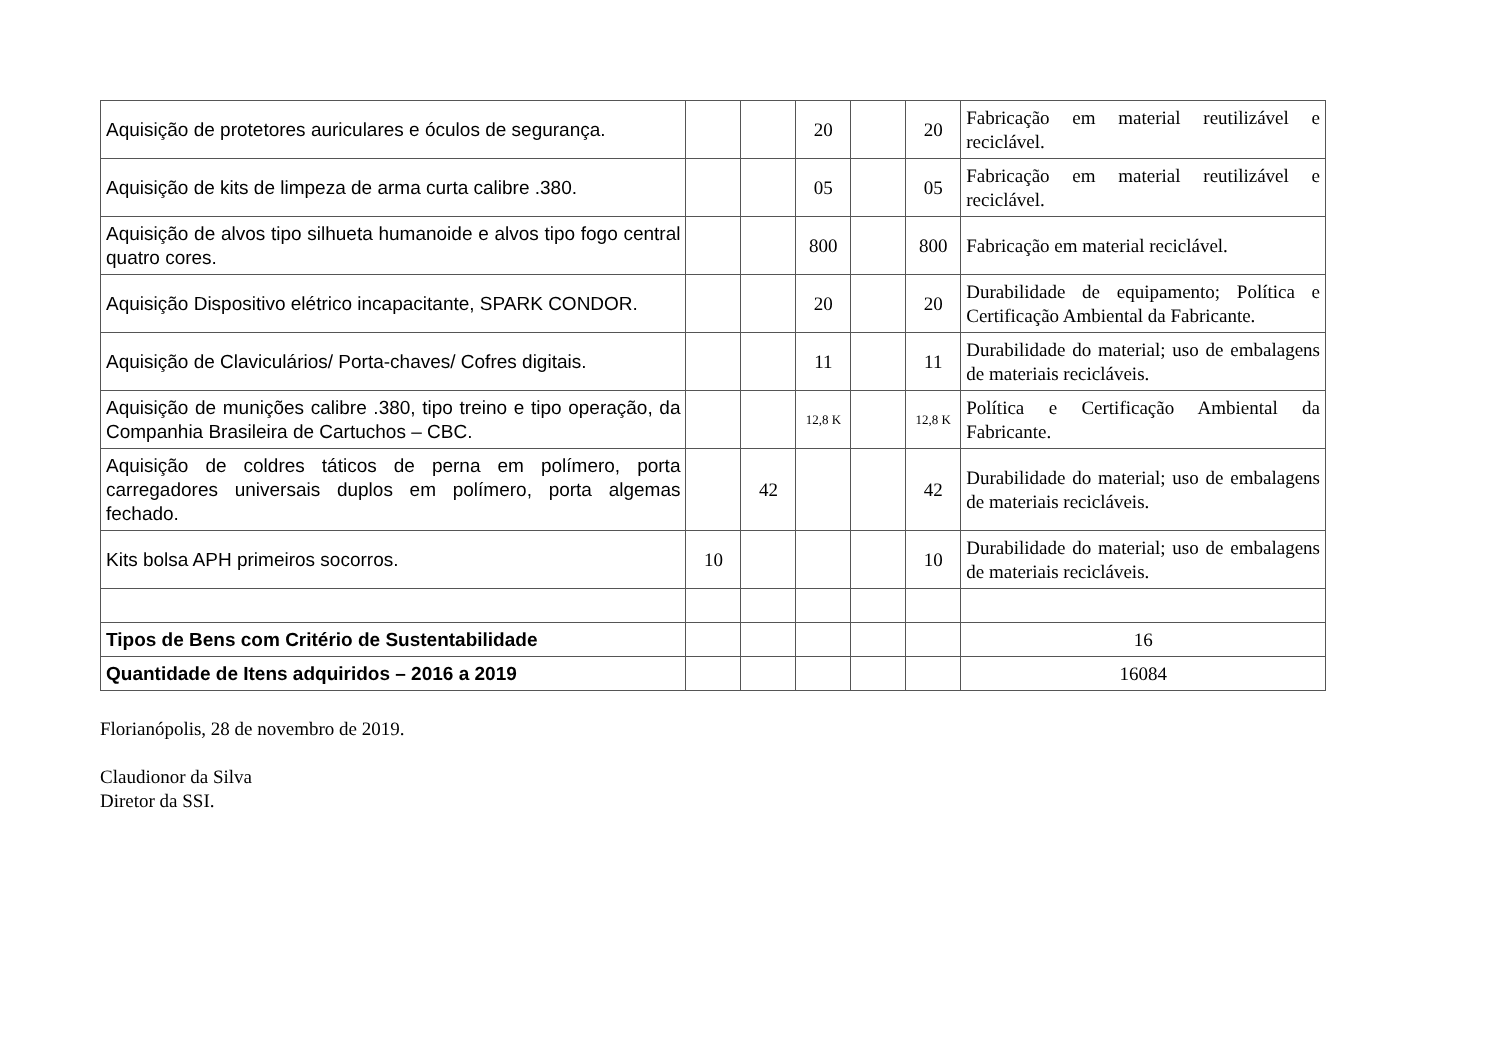| Aquisição de protetores auriculares e óculos de segurança. | | | 20 | | 20 | Fabricação em material reutilizável e reciclável. |
| Aquisição de kits de limpeza de arma curta calibre .380. | | | 05 | | 05 | Fabricação em material reutilizável e reciclável. |
| Aquisição de alvos tipo silhueta humanoide e alvos tipo fogo central quatro cores. | | | 800 | | 800 | Fabricação em material reciclável. |
| Aquisição Dispositivo elétrico incapacitante, SPARK CONDOR. | | | 20 | | 20 | Durabilidade de equipamento; Política e Certificação Ambiental da Fabricante. |
| Aquisição de Claviculários/ Porta-chaves/ Cofres digitais. | | | 11 | | 11 | Durabilidade do material; uso de embalagens de materiais recicláveis. |
| Aquisição de munições calibre .380, tipo treino e tipo operação, da Companhia Brasileira de Cartuchos – CBC. | | | 12,8 K | | 12,8 K | Política e Certificação Ambiental da Fabricante. |
| Aquisição de coldres táticos de perna em polímero, porta carregadores universais duplos em polímero, porta algemas fechado. | | 42 | | | 42 | Durabilidade do material; uso de embalagens de materiais recicláveis. |
| Kits bolsa APH primeiros socorros. | 10 | | | | 10 | Durabilidade do material; uso de embalagens de materiais recicláveis. |
| Tipos de Bens com Critério de Sustentabilidade | | | | | | 16 |
| Quantidade de Itens adquiridos – 2016 a 2019 | | | | | | 16084 |
Florianópolis, 28 de novembro de 2019.
Claudionor da Silva
Diretor da SSI.